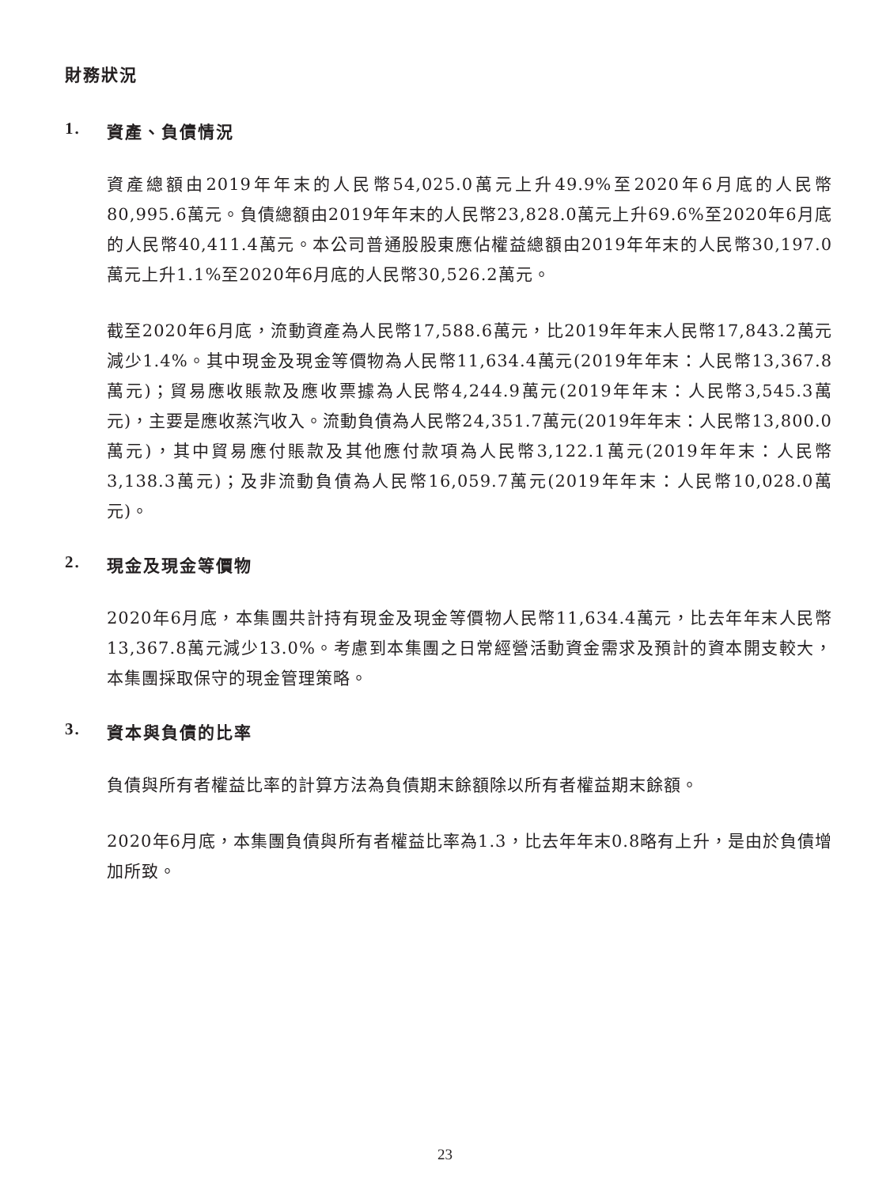財務狀況
1. 資產、負債情況
資產總額由2019年年末的人民幣54,025.0萬元上升49.9%至2020年6月底的人民幣80,995.6萬元。負債總額由2019年年末的人民幣23,828.0萬元上升69.6%至2020年6月底的人民幣40,411.4萬元。本公司普通股股東應佔權益總額由2019年年末的人民幣30,197.0萬元上升1.1%至2020年6月底的人民幣30,526.2萬元。
截至2020年6月底，流動資產為人民幣17,588.6萬元，比2019年年末人民幣17,843.2萬元減少1.4%。其中現金及現金等價物為人民幣11,634.4萬元(2019年年末：人民幣13,367.8萬元)；貿易應收賬款及應收票據為人民幣4,244.9萬元(2019年年末：人民幣3,545.3萬元)，主要是應收蒸汽收入。流動負債為人民幣24,351.7萬元(2019年年末：人民幣13,800.0萬元)，其中貿易應付賬款及其他應付款項為人民幣3,122.1萬元(2019年年末：人民幣3,138.3萬元)；及非流動負債為人民幣16,059.7萬元(2019年年末：人民幣10,028.0萬元)。
2. 現金及現金等價物
2020年6月底，本集團共計持有現金及現金等價物人民幣11,634.4萬元，比去年年末人民幣13,367.8萬元減少13.0%。考慮到本集團之日常經營活動資金需求及預計的資本開支較大，本集團採取保守的現金管理策略。
3. 資本與負債的比率
負債與所有者權益比率的計算方法為負債期末餘額除以所有者權益期末餘額。
2020年6月底，本集團負債與所有者權益比率為1.3，比去年年末0.8略有上升，是由於負債增加所致。
23